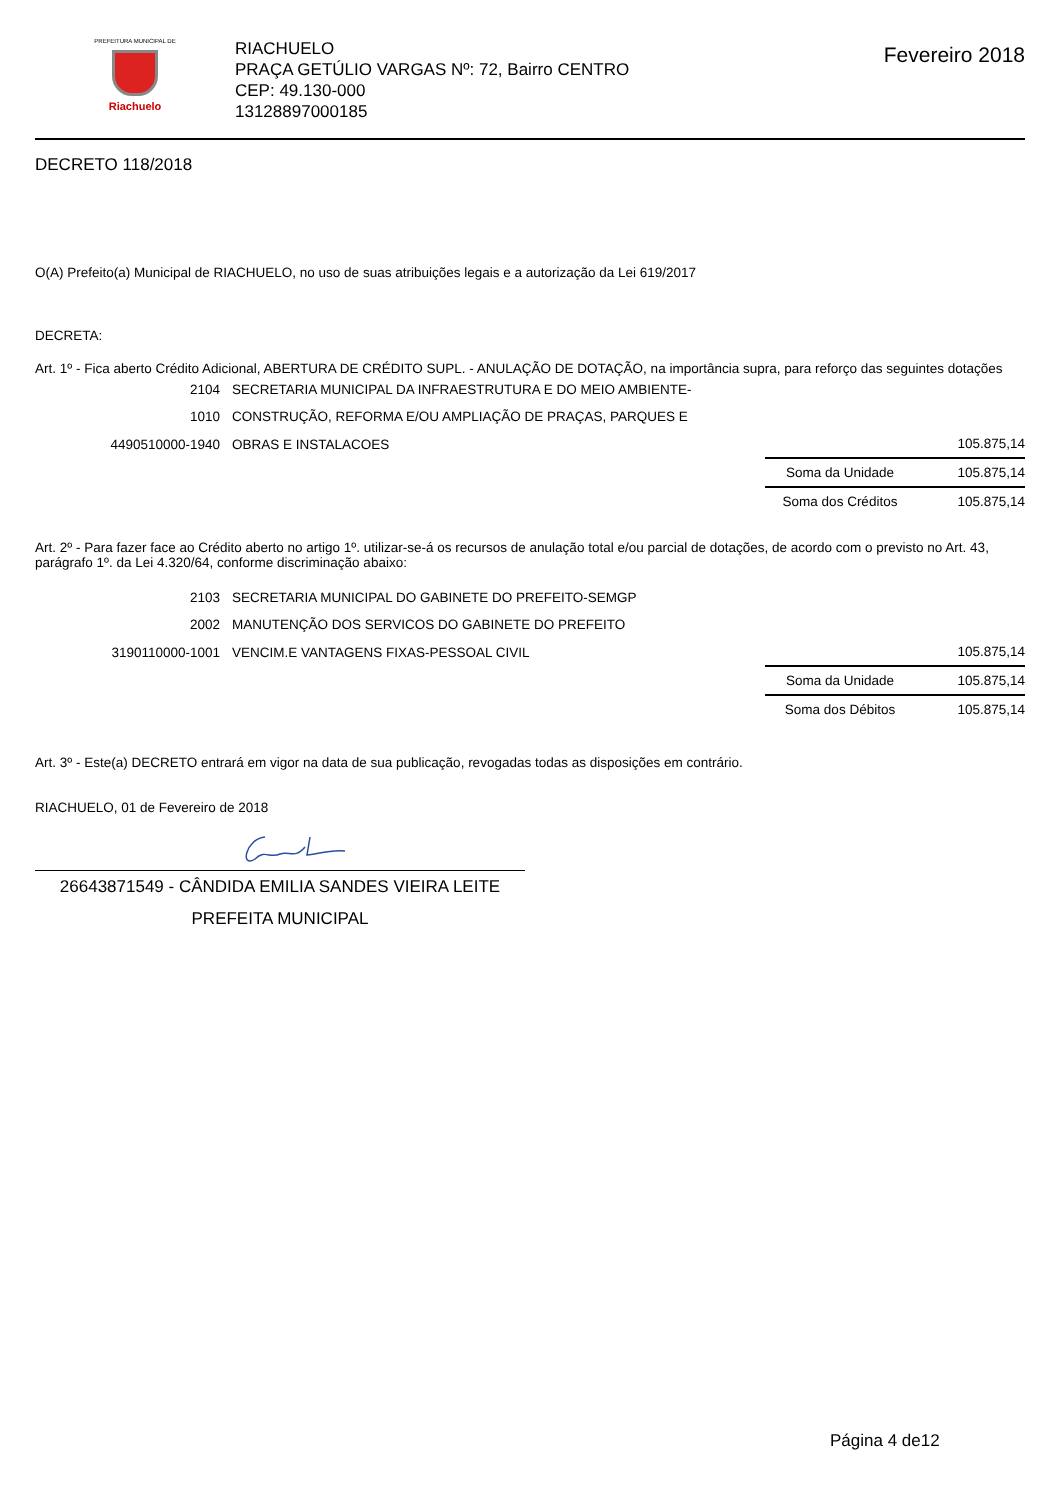PREFEITURA MUNICIPAL DE
Riachuelo
RIACHUELO
PRAÇA GETÚLIO VARGAS Nº: 72, Bairro CENTRO
CEP: 49.130-000
13128897000185
Fevereiro 2018
DECRETO 118/2018
O(A) Prefeito(a) Municipal de RIACHUELO, no uso de suas atribuições legais e a autorização da Lei 619/2017
DECRETA:
Art. 1º - Fica aberto Crédito Adicional, ABERTURA DE CRÉDITO SUPL. - ANULAÇÃO DE DOTAÇÃO, na importância supra, para reforço das seguintes dotações
| 2104 | SECRETARIA MUNICIPAL DA INFRAESTRUTURA E DO MEIO AMBIENTE- | | |
| 1010 | CONSTRUÇÃO, REFORMA E/OU AMPLIAÇÃO DE PRAÇAS, PARQUES E | | |
| 4490510000-1940 | OBRAS E INSTALACOES | | 105.875,14 |
| | | Soma da Unidade | 105.875,14 |
| | | Soma dos Créditos | 105.875,14 |
Art. 2º - Para fazer face ao Crédito aberto no artigo 1º. utilizar-se-á os recursos de anulação total e/ou parcial de dotações, de acordo com o previsto no Art. 43, parágrafo 1º. da Lei 4.320/64, conforme discriminação abaixo:
| 2103 | SECRETARIA MUNICIPAL DO GABINETE DO PREFEITO-SEMGP | | |
| 2002 | MANUTENÇÃO DOS SERVICOS DO GABINETE DO PREFEITO | | |
| 3190110000-1001 | VENCIM.E VANTAGENS FIXAS-PESSOAL CIVIL | | 105.875,14 |
| | | Soma da Unidade | 105.875,14 |
| | | Soma dos Débitos | 105.875,14 |
Art. 3º - Este(a) DECRETO entrará em vigor na data de sua publicação, revogadas todas as disposições em contrário.
RIACHUELO, 01 de Fevereiro de 2018
26643871549 - CÂNDIDA EMILIA SANDES VIEIRA LEITE
PREFEITA MUNICIPAL
Página 4 de12